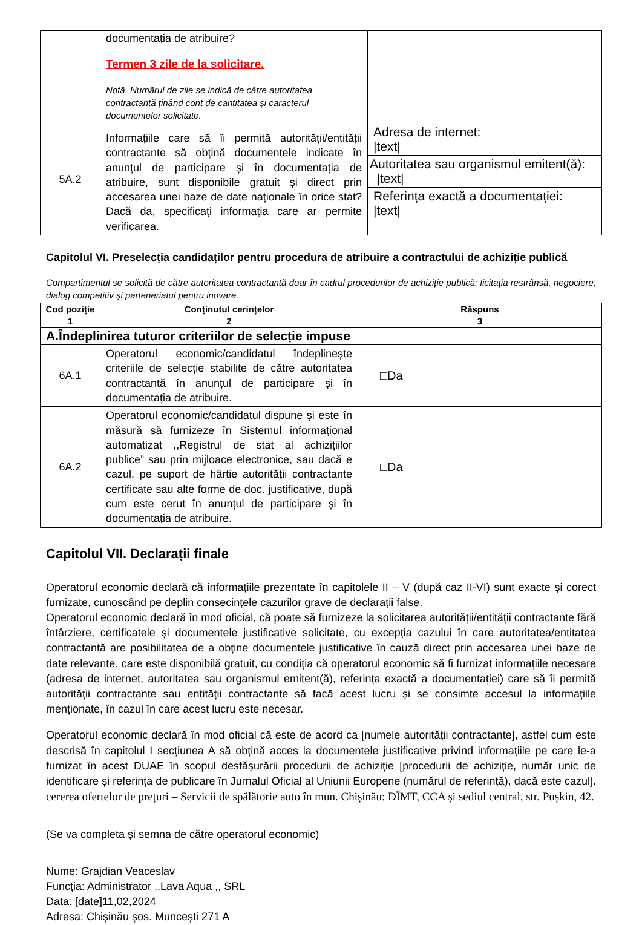| | documentația de atribuire? Termen 3 zile de la solicitare. Notă. Numărul de zile se indică de către autoritatea contractantă ținând cont de cantitatea și caracterul documentelor solicitate. | |
| 5A.2 | Informațiile care să îi permită autorității/entității contractante să obțină documentele indicate în anunțul de participare și în documentația de atribuire, sunt disponibile gratuit și direct prin accesarea unei baze de date naționale în orice stat? Dacă da, specificați informația care ar permite verificarea. | Adresa de internet: /text/ Autoritatea sau organismul emitent(ă): /text/ Referința exactă a documentației: /text/ |
Capitolul VI. Preselecția candidaților pentru procedura de atribuire a contractului de achiziție publică
Compartimentul se solicită de către autoritatea contractantă doar în cadrul procedurilor de achiziție publică: licitația restrânsă, negociere, dialog competitiv și parteneriatul pentru inovare.
| Cod poziție | Conținutul cerințelor | Răspuns |
| --- | --- | --- |
| 1 | 2 | 3 |
| A.Îndeplinirea tuturor criteriilor de selecție impuse | | |
| 6A.1 | Operatorul economic/candidatul îndeplinește criteriile de selecție stabilite de către autoritatea contractantă în anunțul de participare și în documentația de atribuire. | □Da |
| 6A.2 | Operatorul economic/candidatul dispune și este în măsură să furnizeze în Sistemul informațional automatizat ,,Registrul de stat al achizițiilor publice” sau prin mijloace electronice, sau dacă e cazul, pe suport de hârtie autorității contractante certificate sau alte forme de doc. justificative, după cum este cerut în anunțul de participare și în documentația de atribuire. | □Da |
Capitolul VII. Declarații finale
Operatorul economic declară că informațiile prezentate în capitolele II – V (după caz II-VI) sunt exacte și corect furnizate, cunoscând pe deplin consecințele cazurilor grave de declarații false.
Operatorul economic declară în mod oficial, că poate să furnizeze la solicitarea autorității/entității contractante fără întârziere, certificatele și documentele justificative solicitate, cu excepția cazului în care autoritatea/entitatea contractantă are posibilitatea de a obține documentele justificative în cauză direct prin accesarea unei baze de date relevante, care este disponibilă gratuit, cu condiția că operatorul economic să fi furnizat informațiile necesare (adresa de internet, autoritatea sau organismul emitent(ă), referința exactă a documentației) care să îi permită autorității contractante sau entității contractante să facă acest lucru și se consimte accesul la informațiile menționate, în cazul în care acest lucru este necesar.
Operatorul economic declară în mod oficial că este de acord ca [numele autorității contractante], astfel cum este descrisă în capitolul I secțiunea A să obțină acces la documentele justificative privind informațiile pe care le-a furnizat în acest DUAE în scopul desfășurării procedurii de achiziție [procedurii de achiziție, număr unic de identificare și referința de publicare în Jurnalul Oficial al Uniunii Europene (numărul de referință), dacă este cazul]. cererea ofertelor de prețuri – Servicii de spălătorie auto în mun. Chișinău: DÎMT, CCA și sediul central, str. Pușkin, 42.
(Se va completa și semna de către operatorul economic)
Nume: Grajdian Veaceslav
Funcția: Administrator ,,Lava Aqua ,, SRL
Data: [date]11,02,2024
Adresa: Chișinău șos. Muncești 271 A